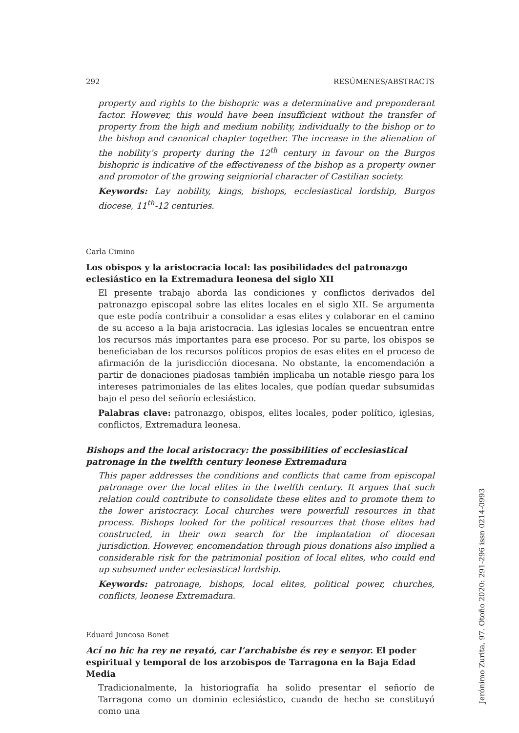292 RESÚMENES/ABSTRACTS
property and rights to the bishopric was a determinative and preponderant factor. However, this would have been insufficient without the transfer of property from the high and medium nobility, individually to the bishop or to the bishop and canonical chapter together. The increase in the alienation of the nobility’s property during the 12<sup>th</sup> century in favour on the Burgos bishopric is indicative of the effectiveness of the bishop as a property owner and promotor of the growing seigniorial character of Castilian society.
Keywords: Lay nobility, kings, bishops, ecclesiastical lordship, Burgos diocese, 11<sup>th</sup>-12 centuries.
Carla Cimino
Los obispos y la aristocracia local: las posibilidades del patronazgo eclesiástico en la Extremadura leonesa del siglo XII
El presente trabajo aborda las condiciones y conflictos derivados del patronazgo episcopal sobre las elites locales en el siglo XII. Se argumenta que este podía contribuir a consolidar a esas elites y colaborar en el camino de su acceso a la baja aristocracia. Las iglesias locales se encuentran entre los recursos más importantes para ese proceso. Por su parte, los obispos se beneficiaban de los recursos políticos propios de esas elites en el proceso de afirmación de la jurisdicción diocesana. No obstante, la encomendación a partir de donaciones piadosas también implicaba un notable riesgo para los intereses patrimoniales de las elites locales, que podían quedar subsumidas bajo el peso del señorío eclesiástico.
Palabras clave: patronazgo, obispos, elites locales, poder político, iglesias, conflictos, Extremadura leonesa.
Bishops and the local aristocracy: the possibilities of ecclesiastical patronage in the twelfth century leonese Extremadura
This paper addresses the conditions and conflicts that came from episcopal patronage over the local elites in the twelfth century. It argues that such relation could contribute to consolidate these elites and to promote them to the lower aristocracy. Local churches were powerfull resources in that process. Bishops looked for the political resources that those elites had constructed, in their own search for the implantation of diocesan jurisdiction. However, encomendation through pious donations also implied a considerable risk for the patrimonial position of local elites, who could end up subsumed under eclesiastical lordship.
Keywords: patronage, bishops, local elites, political power, churches, conflicts, leonese Extremadura.
Eduard Juncosa Bonet
Ací no hic ha rey ne reyató, car l’archabisbe és rey e senyor. El poder espiritual y temporal de los arzobispos de Tarragona en la Baja Edad Media
Tradicionalmente, la historiografía ha solido presentar el señorío de Tarragona como un dominio eclesiástico, cuando de hecho se constituyó como una
Jerónimo Zurita, 97. Otoño 2020: 291-296 issn 0214-0993